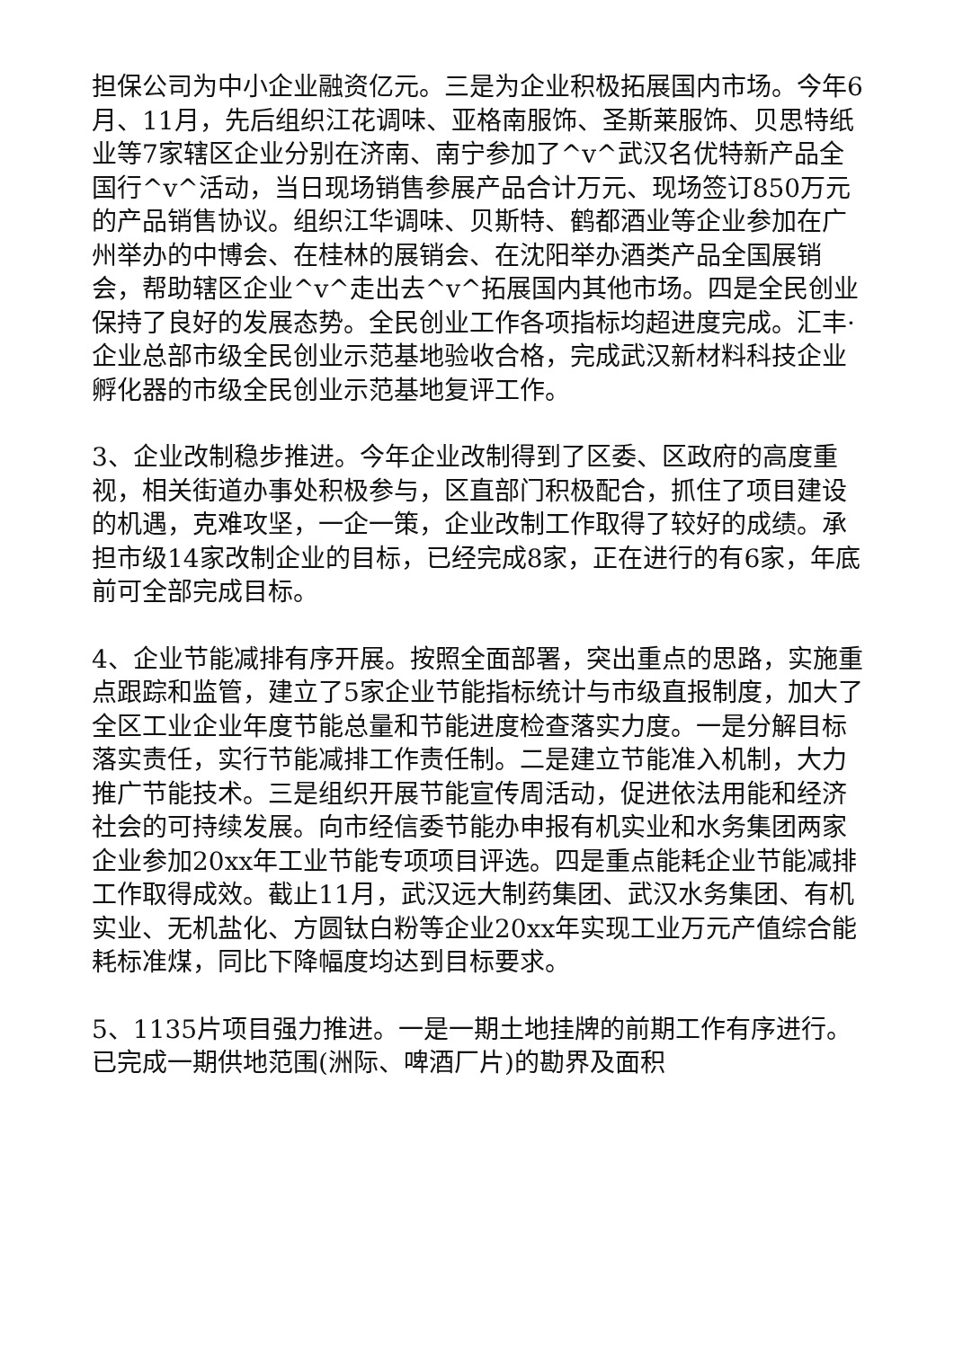担保公司为中小企业融资亿元。三是为企业积极拓展国内市场。今年6月、11月，先后组织江花调味、亚格南服饰、圣斯莱服饰、贝思特纸业等7家辖区企业分别在济南、南宁参加了^v^武汉名优特新产品全国行^v^活动，当日现场销售参展产品合计万元、现场签订850万元的产品销售协议。组织江华调味、贝斯特、鹤都酒业等企业参加在广州举办的中博会、在桂林的展销会、在沈阳举办酒类产品全国展销会，帮助辖区企业^v^走出去^v^拓展国内其他市场。四是全民创业保持了良好的发展态势。全民创业工作各项指标均超进度完成。汇丰·企业总部市级全民创业示范基地验收合格，完成武汉新材料科技企业孵化器的市级全民创业示范基地复评工作。
3、企业改制稳步推进。今年企业改制得到了区委、区政府的高度重视，相关街道办事处积极参与，区直部门积极配合，抓住了项目建设的机遇，克难攻坚，一企一策，企业改制工作取得了较好的成绩。承担市级14家改制企业的目标，已经完成8家，正在进行的有6家，年底前可全部完成目标。
4、企业节能减排有序开展。按照全面部署，突出重点的思路，实施重点跟踪和监管，建立了5家企业节能指标统计与市级直报制度，加大了全区工业企业年度节能总量和节能进度检查落实力度。一是分解目标落实责任，实行节能减排工作责任制。二是建立节能准入机制，大力推广节能技术。三是组织开展节能宣传周活动，促进依法用能和经济社会的可持续发展。向市经信委节能办申报有机实业和水务集团两家企业参加20xx年工业节能专项项目评选。四是重点能耗企业节能减排工作取得成效。截止11月，武汉远大制药集团、武汉水务集团、有机实业、无机盐化、方圆钛白粉等企业20xx年实现工业万元产值综合能耗标准煤，同比下降幅度均达到目标要求。
5、1135片项目强力推进。一是一期土地挂牌的前期工作有序进行。已完成一期供地范围(洲际、啤酒厂片)的勘界及面积